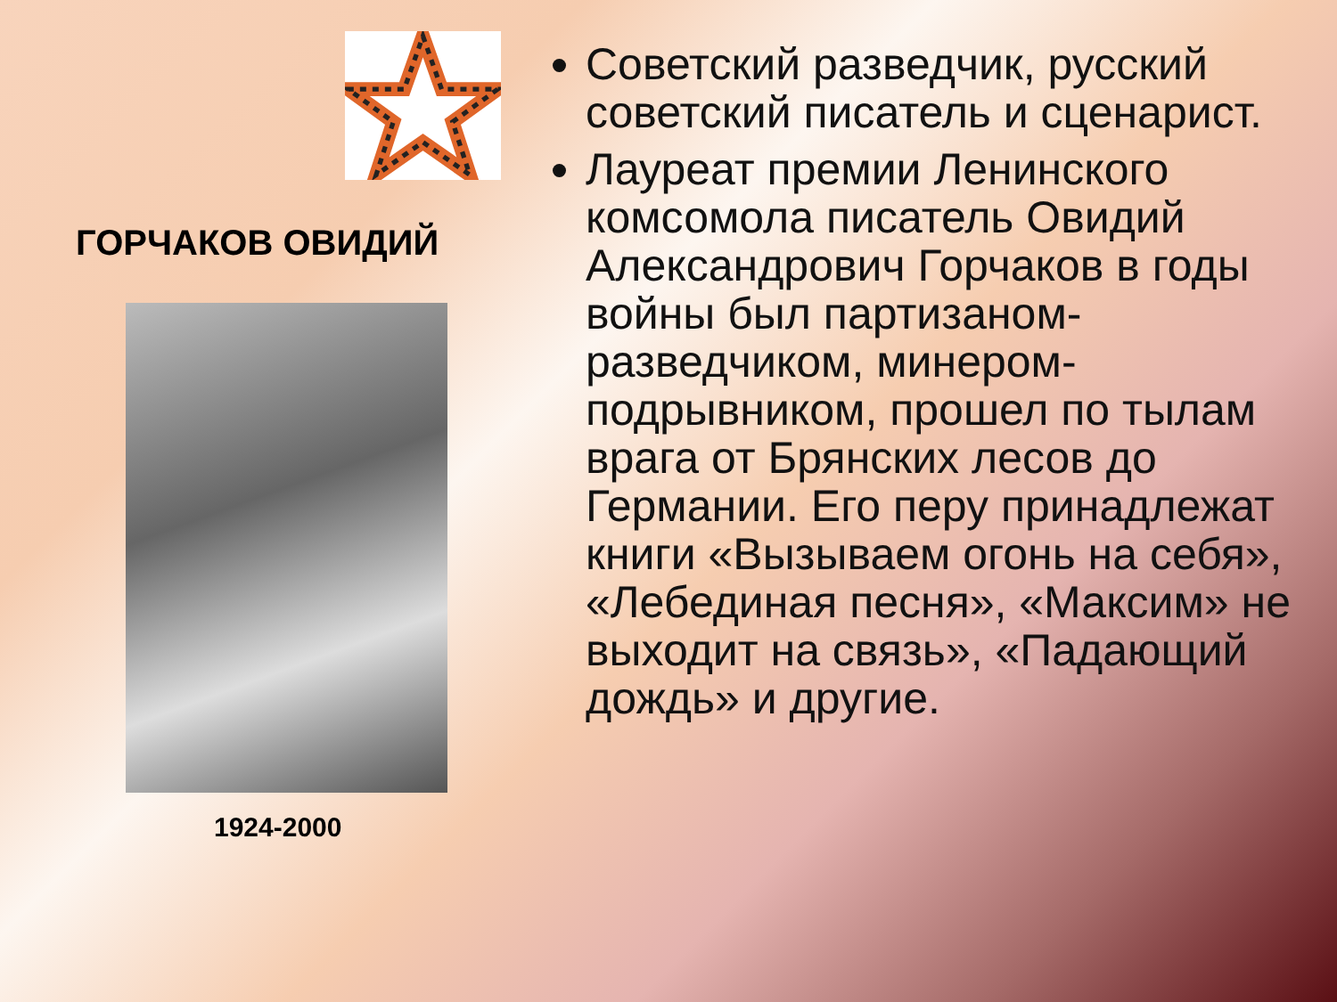ГОРЧАКОВ ОВИДИЙ
1924-2000
Советский разведчик, русский советский писатель и сценарист.
Лауреат премии Ленинского комсомола писатель Овидий Александрович Горчаков в годы войны был партизаном-разведчиком, минером-подрывником, прошел по тылам врага от Брянских лесов до Германии. Его перу принадлежат книги «Вызываем огонь на себя», «Лебединая песня», «Максим» не выходит на связь», «Падающий дождь» и другие.